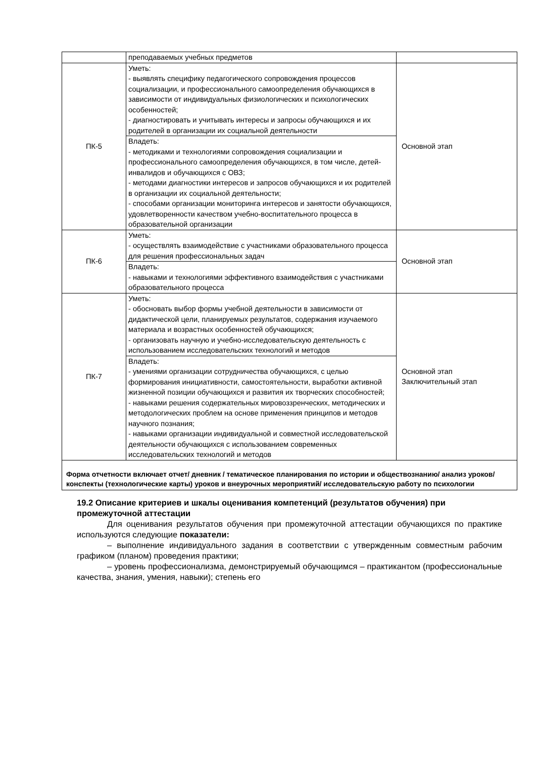| | преподаваемых учебных предметов | |
| ПК-5 | Уметь: - выявлять специфику педагогического сопровождения процессов социализации, и профессионального самоопределения обучающихся в зависимости от индивидуальных физиологических и психологических особенностей; - диагностировать и учитывать интересы и запросы обучающихся и их родителей в организации их социальной деятельности | Основной этап |
| | Владеть: - методиками и технологиями сопровождения социализации и профессионального самоопределения обучающихся, в том числе, детей-инвалидов и обучающихся с ОВЗ; - методами диагностики интересов и запросов обучающихся и их родителей в организации их социальной деятельности; - способами организации мониторинга интересов и занятости обучающихся, удовлетворенности качеством учебно-воспитательного процесса в образовательной организации | |
| ПК-6 | Уметь: - осуществлять взаимодействие с участниками образовательного процесса для решения профессиональных задач | Основной этап |
| | Владеть: - навыками и технологиями эффективного взаимодействия с участниками образовательного процесса | |
| ПК-7 | Уметь: - обосновать выбор формы учебной деятельности в зависимости от дидактической цели, планируемых результатов, содержания изучаемого материала и возрастных особенностей обучающихся; - организовать научную и учебно-исследовательскую деятельность с использованием исследовательских технологий и методов | Основной этап Заключительный этап |
| | Владеть: - умениями организации сотрудничества обучающихся, с целью формирования инициативности, самостоятельности, выработки активной жизненной позиции обучающихся и развития их творческих способностей; - навыками решения содержательных мировоззренческих, методических и методологических проблем на основе применения принципов и методов научного познания; - навыками организации индивидуальной и совместной исследовательской деятельности обучающихся с использованием современных исследовательских технологий и методов | |
| Форма отчетности включает отчет/ дневник / тематическое планирования по истории и обществознанию/ анализ уроков/ конспекты (технологические карты) уроков и внеурочных мероприятий/ исследовательскую работу по психологии | | |
19.2 Описание критериев и шкалы оценивания компетенций (результатов обучения) при промежуточной аттестации
Для оценивания результатов обучения при промежуточной аттестации обучающихся по практике используются следующие показатели:
– выполнение индивидуального задания в соответствии с утвержденным совместным рабочим графиком (планом) проведения практики;
– уровень профессионализма, демонстрируемый обучающимся – практикантом (профессиональные качества, знания, умения, навыки); степень его